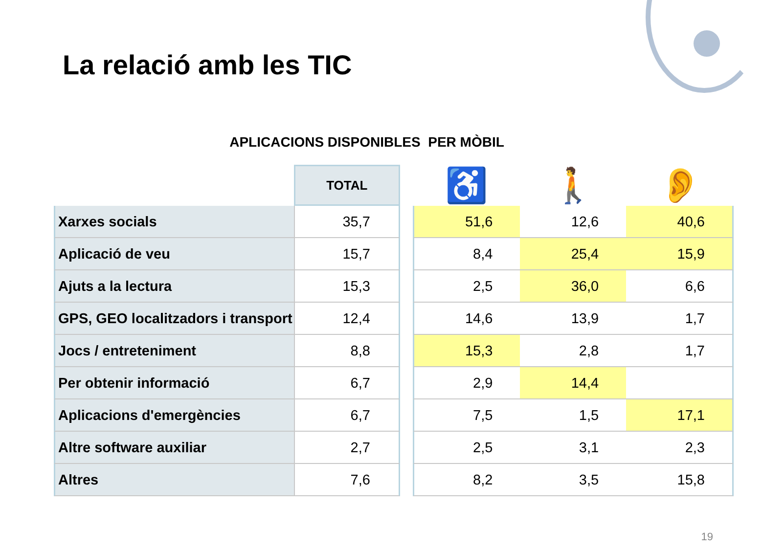La relació amb les TIC
APLICACIONS DISPONIBLES PER MÒBIL
| | TOTAL | | ♿ | 🚶 | 👂 |
| --- | --- | --- | --- | --- | --- |
| Xarxes socials | 35,7 | | 51,6 | 12,6 | 40,6 |
| Aplicació de veu | 15,7 | | 8,4 | 25,4 | 15,9 |
| Ajuts a la lectura | 15,3 | | 2,5 | 36,0 | 6,6 |
| GPS, GEO localitzadors i transport | 12,4 | | 14,6 | 13,9 | 1,7 |
| Jocs / entreteniment | 8,8 | | 15,3 | 2,8 | 1,7 |
| Per obtenir informació | 6,7 | | 2,9 | 14,4 | |
| Aplicacions d'emergències | 6,7 | | 7,5 | 1,5 | 17,1 |
| Altre software auxiliar | 2,7 | | 2,5 | 3,1 | 2,3 |
| Altres | 7,6 | | 8,2 | 3,5 | 15,8 |
19